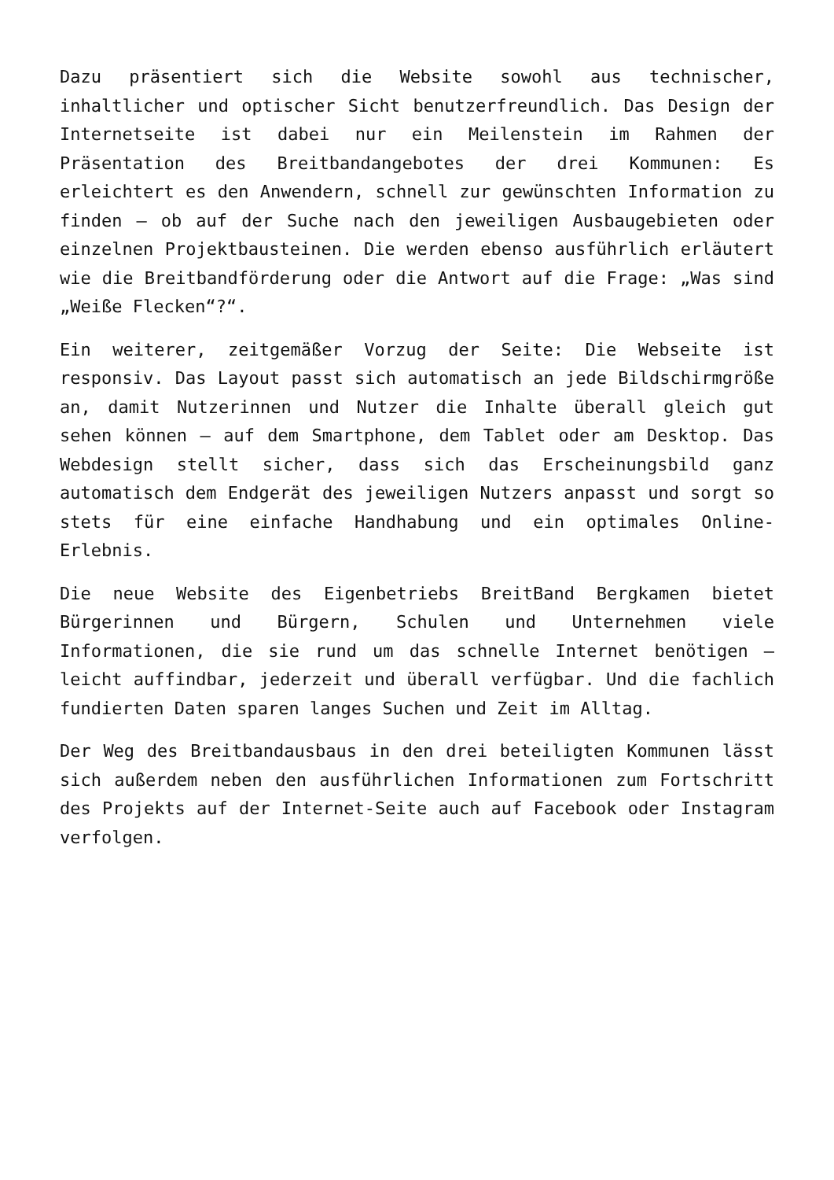Dazu präsentiert sich die Website sowohl aus technischer, inhaltlicher und optischer Sicht benutzerfreundlich. Das Design der Internetseite ist dabei nur ein Meilenstein im Rahmen der Präsentation des Breitbandangebotes der drei Kommunen: Es erleichtert es den Anwendern, schnell zur gewünschten Information zu finden – ob auf der Suche nach den jeweiligen Ausbaugebieten oder einzelnen Projektbausteinen. Die werden ebenso ausführlich erläutert wie die Breitbandförderung oder die Antwort auf die Frage: „Was sind „Weiße Flecken“?“.
Ein weiterer, zeitgemäßer Vorzug der Seite: Die Webseite ist responsiv. Das Layout passt sich automatisch an jede Bildschirmgröße an, damit Nutzerinnen und Nutzer die Inhalte überall gleich gut sehen können – auf dem Smartphone, dem Tablet oder am Desktop. Das Webdesign stellt sicher, dass sich das Erscheinungsbild ganz automatisch dem Endgerät des jeweiligen Nutzers anpasst und sorgt so stets für eine einfache Handhabung und ein optimales Online-Erlebnis.
Die neue Website des Eigenbetriebs BreitBand Bergkamen bietet Bürgerinnen und Bürgern, Schulen und Unternehmen viele Informationen, die sie rund um das schnelle Internet benötigen – leicht auffindbar, jederzeit und überall verfügbar. Und die fachlich fundierten Daten sparen langes Suchen und Zeit im Alltag.
Der Weg des Breitbandausbaus in den drei beteiligten Kommunen lässt sich außerdem neben den ausführlichen Informationen zum Fortschritt des Projekts auf der Internet-Seite auch auf Facebook oder Instagram verfolgen.